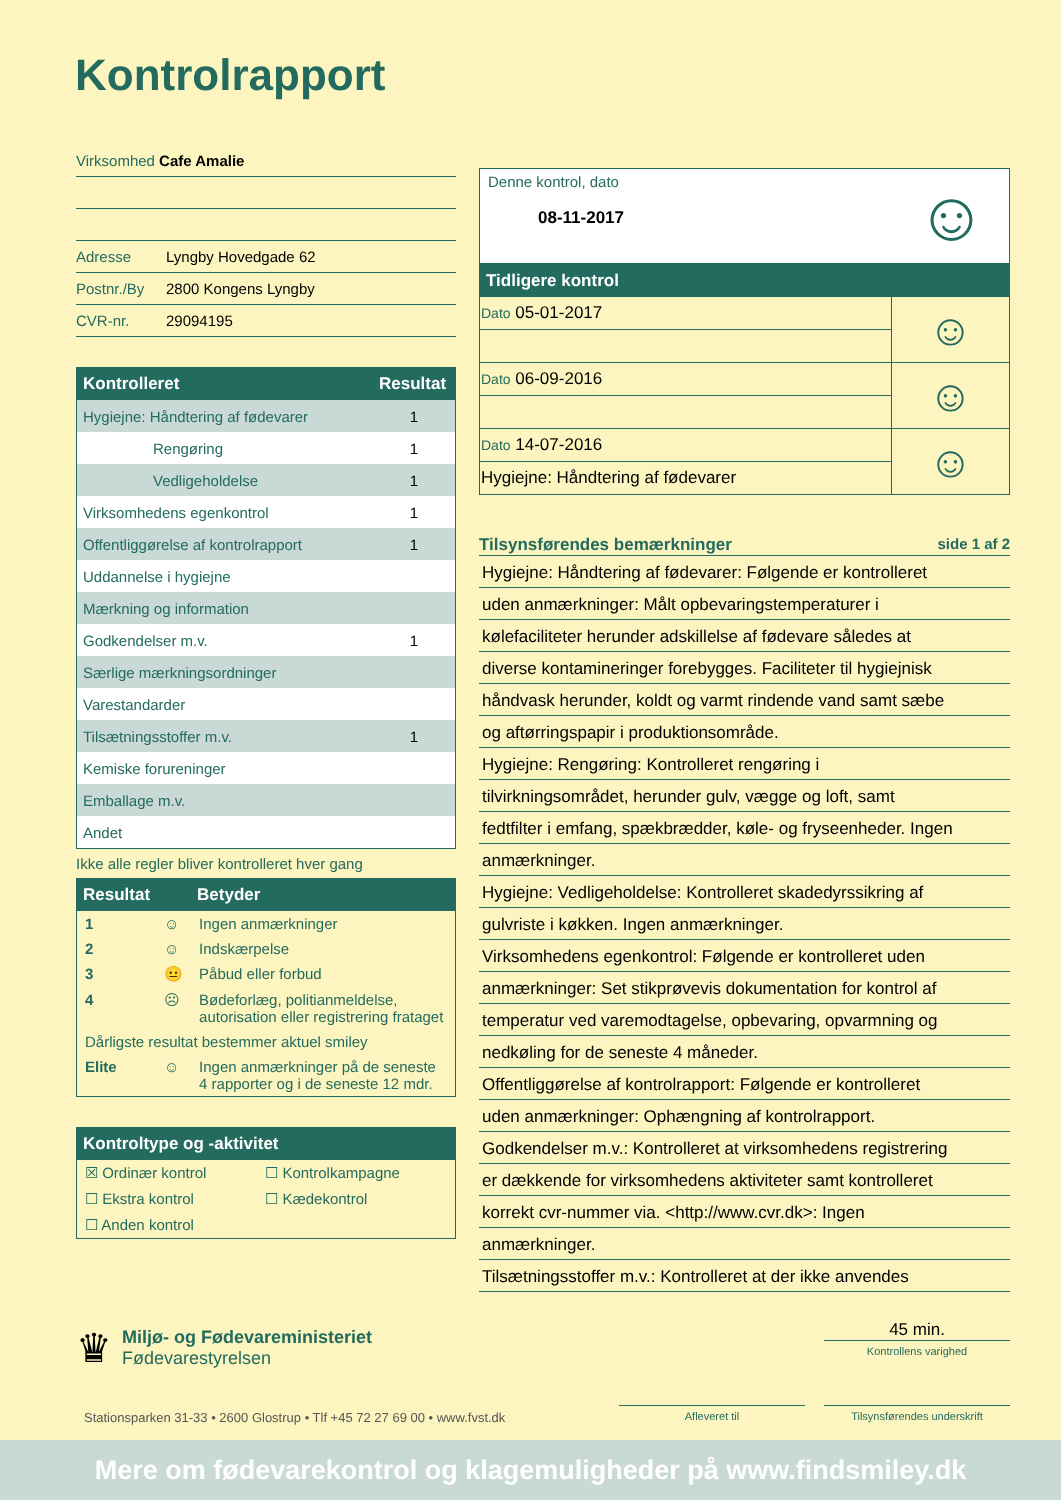Kontrolrapport
Virksomhed Cafe Amalie
Adresse Lyngby Hovedgade 62
Postnr./By 2800 Kongens Lyngby
CVR-nr. 29094195
| Kontrolleret | Resultat |
| --- | --- |
| Hygiejne: Håndtering af fødevarer | 1 |
| Rengøring | 1 |
| Vedligeholdelse | 1 |
| Virksomhedens egenkontrol | 1 |
| Offentliggørelse af kontrolrapport | 1 |
| Uddannelse i hygiejne | |
| Mærkning og information | |
| Godkendelser m.v. | 1 |
| Særlige mærkningsordninger | |
| Varestandarder | |
| Tilsætningsstoffer m.v. | 1 |
| Kemiske forureninger | |
| Emballage m.v. | |
| Andet | |
Ikke alle regler bliver kontrolleret hver gang
| Resultat | | Betyder |
| --- | --- | --- |
| 1 | ☺ | Ingen anmærkninger |
| 2 | ☺ | Indskærpelse |
| 3 | 😐 | Påbud eller forbud |
| 4 | ☹ | Bødeforlæg, politianmeldelse, autorisation eller registrering frataget |
| Dårligste resultat bestemmer aktuel smiley | | |
| Elite | ☺ | Ingen anmærkninger på de seneste 4 rapporter og i de seneste 12 mdr. |
Kontroltype og -aktivitet
| ☒ Ordinær kontrol | ☐ Kontrolkampagne |
| ☐ Ekstra kontrol | ☐ Kædekontrol |
| ☐ Anden kontrol | |
Denne kontrol, dato
08-11-2017
☺
Tidligere kontrol
| Dato 05-01-2017 | ☺ |
| Dato 06-09-2016 | ☺ |
| Dato 14-07-2016 | ☺ |
| Hygiejne: Håndtering af fødevarer | |
Tilsynsførendes bemærkninger side 1 af 2
Hygiejne: Håndtering af fødevarer: Følgende er kontrolleret
uden anmærkninger: Målt opbevaringstemperaturer i
kølefaciliteter herunder adskillelse af fødevare således at
diverse kontamineringer forebygges. Faciliteter til hygiejnisk
håndvask herunder, koldt og varmt rindende vand samt sæbe
og aftørringspapir i produktionsområde.
Hygiejne: Rengøring: Kontrolleret rengøring i
tilvirkningsområdet, herunder gulv, vægge og loft, samt
fedtfilter i emfang, spækbrædder, køle- og fryseenheder. Ingen
anmærkninger.
Hygiejne: Vedligeholdelse: Kontrolleret skadedyrssikring af
gulvriste i køkken. Ingen anmærkninger.
Virksomhedens egenkontrol: Følgende er kontrolleret uden
anmærkninger: Set stikprøvevis dokumentation for kontrol af
temperatur ved varemodtagelse, opbevaring, opvarmning og
nedkøling for de seneste 4 måneder.
Offentliggørelse af kontrolrapport: Følgende er kontrolleret
uden anmærkninger: Ophængning af kontrolrapport.
Godkendelser m.v.: Kontrolleret at virksomhedens registrering
er dækkende for virksomhedens aktiviteter samt kontrolleret
korrekt cvr-nummer via. <http://www.cvr.dk>: Ingen
anmærkninger.
Tilsætningsstoffer m.v.: Kontrolleret at der ikke anvendes
♛
Miljø- og Fødevareministeriet
Fødevarestyrelsen
45 min.
Kontrollens varighed
Stationsparken 31-33 • 2600 Glostrup • Tlf +45 72 27 69 00 • www.fvst.dk
Afleveret til Tilsynsførendes underskrift
Mere om fødevarekontrol og klagemuligheder på www.findsmiley.dk